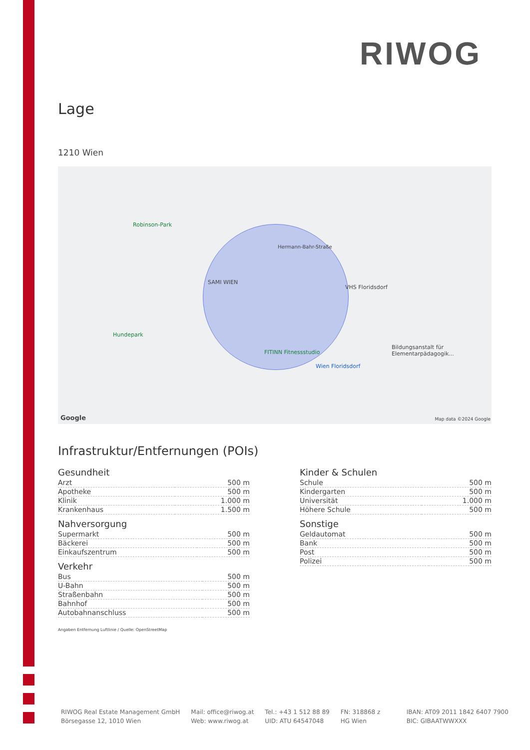RIWOG
Lage
1210 Wien
SAMI WIEN
Robinson-Park
Hundepark
FITINN Fitnessstudio
VHS Floridsdorf
Wien Floridsdorf
Bildungsanstalt für Elementarpädagogik...
Hermann-Bahr-Straße
Google Map data ©2024 Google
Infrastruktur/Entfernungen (POIs)
Gesundheit
| Arzt | 500 m |
| Apotheke | 500 m |
| Klinik | 1.000 m |
| Krankenhaus | 1.500 m |
Nahversorgung
| Supermarkt | 500 m |
| Bäckerei | 500 m |
| Einkaufszentrum | 500 m |
Verkehr
| Bus | 500 m |
| U-Bahn | 500 m |
| Straßenbahn | 500 m |
| Bahnhof | 500 m |
| Autobahnanschluss | 500 m |
Kinder & Schulen
| Schule | 500 m |
| Kindergarten | 500 m |
| Universität | 1.000 m |
| Höhere Schule | 500 m |
Sonstige
| Geldautomat | 500 m |
| Bank | 500 m |
| Post | 500 m |
| Polizei | 500 m |
Angaben Entfernung Luftlinie / Quelle: OpenStreetMap
RIWOG Real Estate Management GmbH
Börsegasse 12, 1010 Wien
Mail: office@riwog.at
Web: www.riwog.at
Tel.: +43 1 512 88 89
UID: ATU 64547048
FN: 318868 z
HG Wien
IBAN: AT09 2011 1842 6407 7900
BIC: GIBAATWWXXX